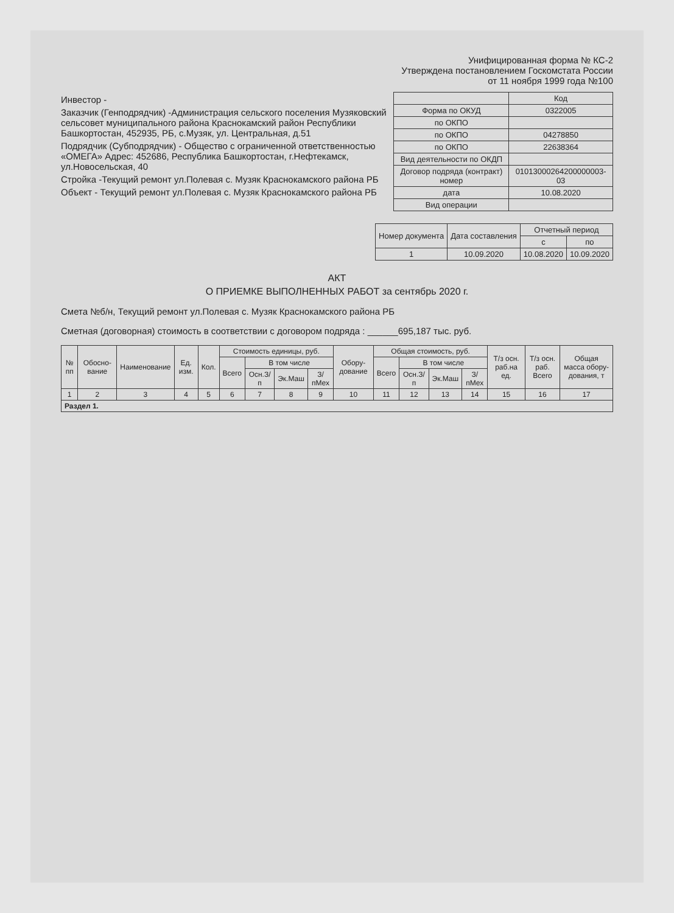Унифицированная форма № КС-2
Утверждена постановлением Госкомстата России
от 11 ноября 1999 года №100
Инвестор -
Заказчик (Генподрядчик) -Администрация сельского поселения Музяковский сельсовет муниципального района Краснокамский район Республики Башкортостан, 452935, РБ, с.Музяк, ул. Центральная, д.51
Подрядчик (Субподрядчик) - Общество с ограниченной ответственностью «ОМЕГА» Адрес: 452686, Республика Башкортостан, г.Нефтекамск, ул.Новосельская, 40
Стройка -Текущий ремонт ул.Полевая с. Музяк Краснокамского района РБ
Объект - Текущий ремонт ул.Полевая с. Музяк Краснокамского района РБ
| | Код |
| Форма по ОКУД | 0322005 |
| по ОКПО | |
| по ОКПО | 04278850 |
| по ОКПО | 22638364 |
| Вид деятельности по ОКДП | |
| Договор подряда (контракт) номер | 01013000264200000003-03 |
| дата | 10.08.2020 |
| Вид операции | |
| Номер документа | Дата составления | Отчетный период | |
| --- | --- | --- | --- |
| | | с | по |
| 1 | 10.09.2020 | 10.08.2020 | 10.09.2020 |
АКТ
О ПРИЕМКЕ ВЫПОЛНЕННЫХ РАБОТ за сентябрь 2020 г.
Смета №б/н, Текущий ремонт ул.Полевая с. Музяк Краснокамского района РБ
Сметная (договорная) стоимость в соответствии с договором подряда : ______695,187 тыс. руб.
| № пп | Обосно-вание | Наименование | Ед. изм. | Кол. | Стоимость единицы, руб. | | | | Обору-дование | Общая стоимость, руб. | | | | Т/з осн. раб.на ед. | Т/з осн. раб. Всего | Общая масса обору-дования, т |
| --- | --- | --- | --- | --- | --- | --- | --- | --- | --- | --- | --- | --- | --- | --- | --- | --- |
| | | | | | Всего | В том числе | | | | Всего | В том числе | | | | | |
| | | | | | | Осн.З/п | Эк.Маш | З/пМех | | | Осн.З/п | Эк.Маш | З/пМех | | | |
| 1 | 2 | 3 | 4 | 5 | 6 | 7 | 8 | 9 | 10 | 11 | 12 | 13 | 14 | 15 | 16 | 17 |
| Раздел 1. | | | | | | | | | | | | | | | | |